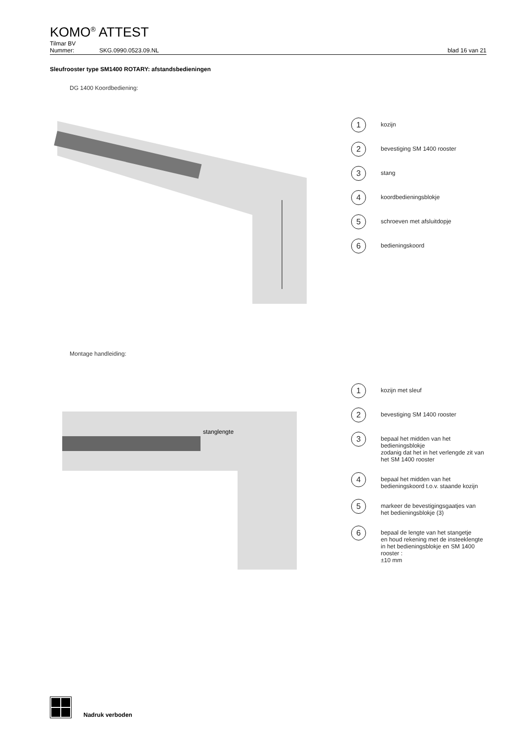KOMO<sup>®</sup> ATTEST
Tilmar BV
Nummer: SKG.0990.0523.09.NL blad 16 van 21
Sleufrooster type SM1400 ROTARY: afstandsbedieningen
DG 1400 Koordbediening:
1 kozijn
2 bevestiging SM 1400 rooster
3 stang
4 koordbedieningsblokje
5 schroeven met afsluitdopje
6 bedieningskoord
Montage handleiding:
stanglengte
1 kozijn met sleuf
2 bevestiging SM 1400 rooster
3 bepaal het midden van het bedieningsblokje
zodanig dat het in het verlengde zit van
het SM 1400 rooster
4 bepaal het midden van het
bedieningskoord t.o.v. staande kozijn
5 markeer de bevestigingsgaatjes van
het bedieningsblokje (3)
6 bepaal de lengte van het stangetje
en houd rekening met de insteeklengte
in het bedieningsblokje en SM 1400 rooster :
±10 mm
Nadruk verboden